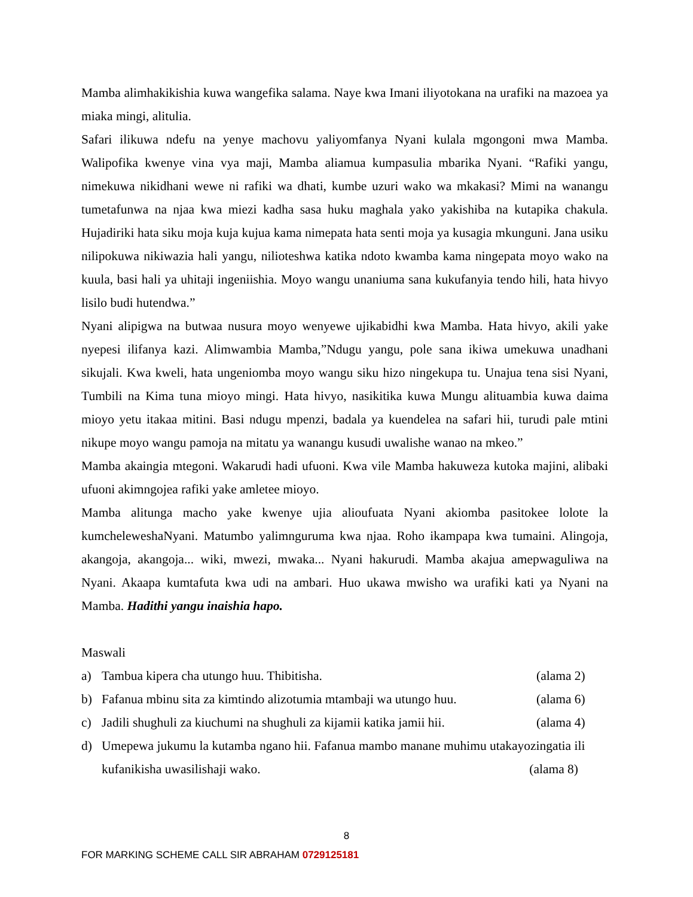Mamba alimhakikishia kuwa wangefika salama. Naye kwa Imani iliyotokana na urafiki na mazoea ya miaka mingi, alitulia.
Safari ilikuwa ndefu na yenye machovu yaliyomfanya Nyani kulala mgongoni mwa Mamba. Walipofika kwenye vina vya maji, Mamba aliamua kumpasulia mbarika Nyani. “Rafiki yangu, nimekuwa nikidhani wewe ni rafiki wa dhati, kumbe uzuri wako wa mkakasi? Mimi na wanangu tumetafunwa na njaa kwa miezi kadha sasa huku maghala yako yakishiba na kutapika chakula. Hujadiriki hata siku moja kuja kujua kama nimepata hata senti moja ya kusagia mkunguni. Jana usiku nilipokuwa nikiwazia hali yangu, nilioteshwa katika ndoto kwamba kama ningepata moyo wako na kuula, basi hali ya uhitaji ingeniishia. Moyo wangu unaniuma sana kukufanyia tendo hili, hata hivyo lisilo budi hutendwa.”
Nyani alipigwa na butwaa nusura moyo wenyewe ujikabidhi kwa Mamba. Hata hivyo, akili yake nyepesi ilifanya kazi. Alimwambia Mamba,”Ndugu yangu, pole sana ikiwa umekuwa unadhani sikujali. Kwa kweli, hata ungeniomba moyo wangu siku hizo ningekupa tu. Unajua tena sisi Nyani, Tumbili na Kima tuna mioyo mingi. Hata hivyo, nasikitika kuwa Mungu alituambia kuwa daima mioyo yetu itakaa mitini. Basi ndugu mpenzi, badala ya kuendelea na safari hii, turudi pale mtini nikupe moyo wangu pamoja na mitatu ya wanangu kusudi uwalishe wanao na mkeo.”
Mamba akaingia mtegoni. Wakarudi hadi ufuoni. Kwa vile Mamba hakuweza kutoka majini, alibaki ufuoni akimngojea rafiki yake amletee mioyo.
Mamba alitunga macho yake kwenye ujia alioufuata Nyani akiomba pasitokee lolote la kumcheleweshaNyani. Matumbo yalimnguruma kwa njaa. Roho ikampapa kwa tumaini. Alingoja, akangoja, akangoja... wiki, mwezi, mwaka... Nyani hakurudi. Mamba akajua amepwaguliwa na Nyani. Akaapa kumtafuta kwa udi na ambari. Huo ukawa mwisho wa urafiki kati ya Nyani na Mamba. Hadithi yangu inaishia hapo.
Maswali
a) Tambua kipera cha utungo huu. Thibitisha. (alama 2)
b) Fafanua mbinu sita za kimtindo alizotumia mtambaji wa utungo huu. (alama 6)
c) Jadili shughuli za kiuchumi na shughuli za kijamii katika jamii hii. (alama 4)
d) Umepewa jukumu la kutamba ngano hii. Fafanua mambo manane muhimu utakayozingatia ili kufanikisha uwasilishaji wako. (alama 8)
8
FOR MARKING SCHEME CALL SIR ABRAHAM 0729125181